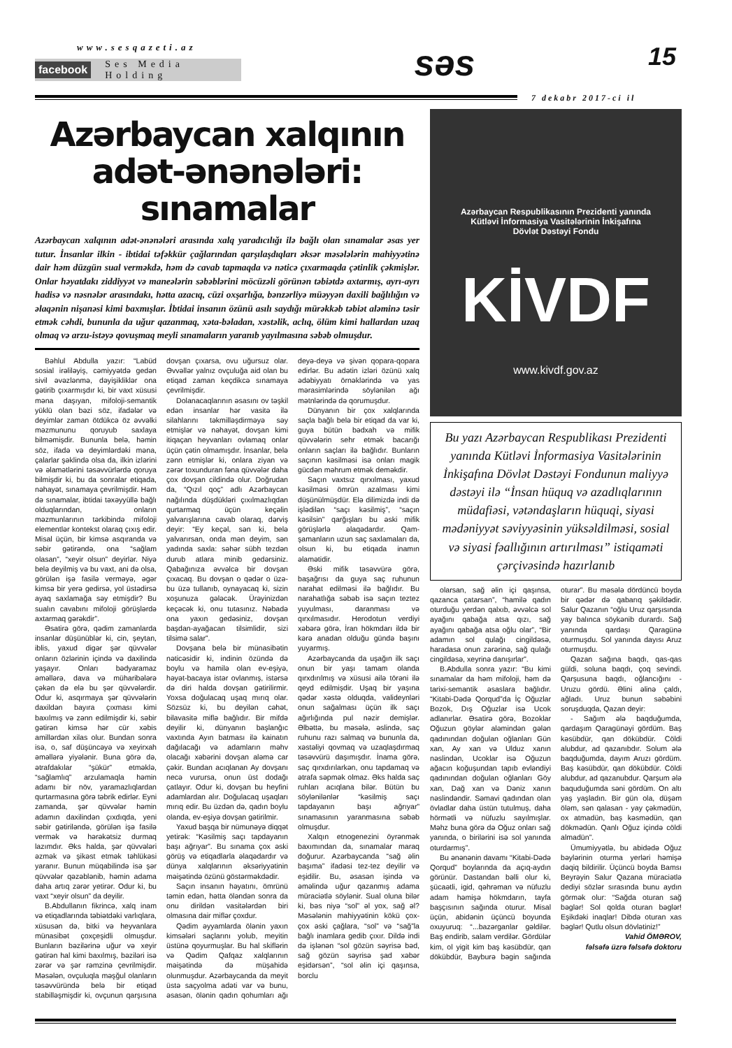www.sesqazeti.az
facebook Ses Media Holding
səs
15
7 dekabr 2017-ci il
Azərbaycan xalqının adət-ənənələri: sınamalar
Azərbaycan xalqının adət-ənənələri arasında xalq yaradıcılığı ilə bağlı olan sınamalar əsas yer tutur. İnsanlar ilkin - ibtidai təfəkkür çağlarından qarşılaşdıqları əksər məsələlərin mahiyyətinə dair həm düzgün sual verməkdə, həm də cavab tapmaqda və nəticə çıxarmaqda çətinlik çəkmişlər. Onlar həyatdakı ziddiyyət və maneələrin səbəblərini möcüzəli görünən təbiətdə axtarmış, ayrı-ayrı hadisə və nəsnələr arasındakı, hətta azacıq, cüzi oxşarlığa, bənzərliyə müəyyən daxili bağlılığın və əlaqənin nişanəsi kimi baxmışlar. İbtidai insanın özünü asılı saydığı mürəkkəb təbiət aləminə təsir etmək cəhdi, bununla da uğur qazanmaq, xəta-bəladan, xəstəlik, aclıq, ölüm kimi hallardan uzaq olmaq və arzu-istəyə qovuşmaq meyli sınamaların yaranıb yayılmasına səbəb olmuşdur.
Bəhlul Abdulla yazır: “Labüd sosial irəliləyiş, cəmiyyətdə gedən sivil əvəzlənmə, dəyişikliklər ona gətirib çıxarmışdır ki, bir vaxt xüsusi məna daşıyan, mifoloji-semantik yüklü olan bəzi söz, ifadələr və deyimlər zaman ötdükcə öz əvvəlki məzmununu qoruyub saxlaya bilməmişdir. Bununla belə, həmin söz, ifadə və deyimlərdəki məna, çalarlar şəklində olsa da, ilkin izlərini və əlamətlərini təsəvvürlərdə qoruya bilmişdir ki, bu da sonralar etiqada, nəhayət, sınamaya çevrilmişdir. Həm də sınamalar, ibtidai təxəyyüllə bağlı olduqlarından, onların məzmunlarının tərkibində mifoloji elementlər kontekst olaraq çıxış edir. Misal üçün, bir kimsə asqıranda və səbir gətirəndə, ona “sağlam olasan”, “xeyir olsun” deyirlər. Niyə belə deyilmiş və bu vaxt, ani də olsa, görülən işə fasilə verməyə, əgər kimsə bir yerə gedirsə, yol üstədirsə ayaq saxlamağa səy etmişdir? Bu sualın cavabını mifoloji görüşlərdə axtarmaq gərəkdir”.
Əsatirə görə, qədim zamanlarda insanlar düşünüblər ki, cin, şeytan, iblis, yaxud digər şər qüvvələr onların özlərinin içində və daxilində yaşayır. Onları bədyaramaz əməllərə, dava və müharibələrə çəkən də elə bu şər qüvvələrdir. Odur ki, asqırmaya şər qüvvələrin daxildən bayıra çıxması kimi baxılmış və zənn edilmişdir ki, səbir gətirən kimsə hər cür xəbis amillərdən xilas olur. Bundan sonra isə, o, saf düşüncəyə və xeyirxah əməllərə yiyələnir. Buna görə də, ətrafdakılar “şükür” etməklə, “sağlamlıq” arzulamaqla həmin adamı bir növ, yaramazlıqlardan qurtarmasına görə təbrik edirlər. Eyni zamanda, şər qüvvələr həmin adamın daxilindən çıxdıqda, yeni səbir gətiriləndə, görülən işə fasilə vermək və hərəkətsiz durmaq lazımdır. Əks halda, şər qüvvələri əzmək və şikəst etmək təhlükəsi yaranır. Bunun müqabilində isə şər qüvvələr qəzəblənib, həmin adama daha artıq zərər yetirər. Odur ki, bu vaxt “xeyir olsun” da deyilir.
B.Abdullanın fikrincə, xalq inam və etiqadlarında təbiətdəki varlıqlara, xüsusən də, bitki və heyvanlara münasibət çoxçeşidli olmuşdur. Bunların bəzilərinə uğur və xeyir gətirən hal kimi baxılmış, bəziləri isə zərər və şər rəmzinə çevrilmişdir. Məsələn, ovçuluqla məşğul olanların təsəvvüründə belə bir etiqad stabilləşmişdir ki, ovçunun qarşısına dovşan çıxarsa, ovu uğursuz olar. Əvvəllər yalnız ovçuluğa aid olan bu etiqad zaman keçdikcə sınamaya çevrilmişdir.
Dolanacaqlarının əsasını ov təşkil edən insanlar hər vasitə ilə silahlarını təkmilləşdirməyə səy etmişlər və nəhayət, dovşan kimi itiqaçan heyvanları ovlamaq onlar üçün çətin olmamışdır. İnsanlar, belə zənn etmişlər ki, onlara ziyan və zərər toxunduran fəna qüvvələr daha çox dovşan cildində olur. Doğrudan da, “Qızıl qoç” adlı Azərbaycan nağılında düşdükləri çıxılmazlıqdan qurtarmaq üçün keçəlin yalvarışlarına cavab olaraq, dərviş deyir: “Ey keçəl, sən ki, belə yalvarırsan, onda mən deyim, sən yadında saxla: səhər sübh tezdən durub atlara minib gedərsiniz. Qabağınıza əvvəlcə bir dovşan çıxacaq. Bu dovşan o qədər o üzə-bu üzə tullanıb, oynayacaq ki, sizin xoşunuza gələcək. Ürəyinizdən keçəcək ki, onu tutasınız. Nəbadə ona yaxın gedəsiniz, dovşan başdan-ayağacan tilsimlidir, sizi tilsimə salar”.
Dovşana belə bir münasibətin nəticəsidir ki, indinin özündə də boylu və hamilə olan ev-eşiyə, həyət-bacaya istər ovlanmış, istərsə də diri halda dovşan gətirilirmir. Yoxsa doğulacaq uşaq mırıq olar. Sözsüz ki, bu deyilən cəhət, bilavasitə miflə bağlıdır. Bir mifdə deyilir ki, dünyanın başlanğıc vaxtında Ayın batması ilə kainatın dağılacağı və adamların məhv olacağı xəbərini dovşan aləmə car çəkir. Bundan acıqlanan Ay dovşanı necə vurursa, onun üst dodağı çatlayır. Odur ki, dovşan bu heyfini adamlardan alır. Doğulacaq uşaqları mırıq edir. Bu üzdən də, qadın boylu olanda, ev-eşiyə dovşan gətirilmir.
Yaxud başqa bir nümunəyə diqqət yetirək: “Kəsilmiş saçı tapdayanın başı ağrıyar”. Bu sınama çox əski görüş və etiqadlarla əlaqədardır və dünya xalqlarının əksəriyyətinin məişətində özünü göstərməkdədir.
Saçın insanın həyatını, ömrünü təmin edən, hətta öləndən sonra da onu dirildən vasitələrdən biri olmasına dair miflər çoxdur.
Qədim əyyamlarda ölənin yaxın kimsələri saçlarını yolub, meyitin üstünə qoyurmuşlar. Bu hal skiflərin və Qədim Qafqaz xalqlarının məişətində də müşahidə olunmuşdur. Azərbaycanda da meyit üstə saçyolma adəti var və bunu, əsasən, ölənin qadın qohumları ağı deyə-deyə və şivən qopara-qopara edirlər. Bu adətin izləri özünü xalq ədəbiyyatı örnəklərində və yas mərasimlərində söylənilən ağı mətnlərində də qorumuşdur.
Dünyanın bir çox xalqlarında saçla bağlı belə bir etiqad da var ki, guya bütün bədxah və mifik qüvvələrin sehr etmək bacarığı onların saçları ilə bağlıdır. Bunların saçının kəsilməsi isə onları magik gücdən məhrum etmək deməkdir.
Saçın vaxtsız qırxılması, yaxud kəsilməsi ömrün azalması kimi düşünülmüşdür. Elə dilimizdə indi də işlədilən “saçı kəsilmiş”, “saçın kəsilsin” qarğışları bu əski mifik görüşlərlə əlaqədardır. Qam-şamanların uzun saç saxlamaları da, olsun ki, bu etiqada inamın əlamətidir.
Əski mifik təsəvvürə görə, başağrısı da guya saç ruhunun narahat edilməsi ilə bağlıdır. Bu narahatlığa səbəb isə saçın teztez yuyulması, daranması və qırxılmasıdır. Herodotun verdiyi xəbərə görə, İran hökmdarı ildə bir kərə anadan olduğu gündə başını yuyarmış.
Azərbaycanda da uşağın ilk saçı onun bir yaşı tamam olanda qırxdırılmış və xüsusi ailə törəni ilə qeyd edilmişdir. Uşaq bir yaşına qədər xəstə olduqda, valideynləri onun sağalması üçün ilk saçı ağırlığında pul nəzir demişlər. Əlbəttə, bu məsələ, əslində, saç ruhunu razı salmaq və bununla da, xəstəliyi qovmaq və uzaqlaşdırmaq təsəvvürü daşımışdır. İnama görə, saç qırxdırılarkən, onu tapdamaq və ətrafa səpmək olmaz. Əks halda saç ruhları acıqlana bilər. Bütün bu söylənilənlər “kəsilmiş saçı tapdayanın başı ağrıyar” sınamasının yaranmasına səbəb olmuşdur.
Xalqın etnogenezini öyrənmək baxımından da, sınamalar maraq doğurur. Azərbaycanda “sağ əlin başıma” ifadəsi tez-tez deyilir və eşidilir. Bu, əsasən işində və əməlində uğur qazanmış adama müraciətlə söylənir. Sual oluna bilər ki, bəs niyə “sol” əl yox, sağ əl? Məsələnin mahiyyətinin kökü çox-çox əski çağlara, “sol” və “sağ”la bağlı inamlara gedib çıxır. Dildə indi də işlənən “sol gözün səyrisə bəd, sağ gözün səyrisə şad xəbər eşidərsən”, “sol əlin içi qaşınsa, borclu
Azərbaycan Respublikasının Prezidenti yanında
Kütləvi İnformasiya Vasitələrinin İnkişafına
Dövlət Dəstəyi Fondu
KİVDF
www.kivdf.gov.az
Bu yazı Azərbaycan Respublikası Prezidenti yanında Kütləvi İnformasiya Vasitələrinin İnkişafına Dövlət Dəstəyi Fondunun maliyyə dəstəyi ilə “İnsan hüquq və azadlıqlarının müdafiəsi, vətəndaşların hüquqi, siyasi mədəniyyət səviyyəsinin yüksəldilməsi, sosial və siyasi fəallığının artırılması” istiqaməti çərçivəsində hazırlanıb
olarsan, sağ əlin içi qaşınsa, qazanca çatarsan”, “hamilə qadın oturduğu yerdən qalxıb, əvvəlcə sol ayağını qabağa atsa qızı, sağ ayağını qabağa atsa oğlu olar”, “Bir adamın sol qulağı cingildəsə, haradasa onun zərərinə, sağ qulağı cingildəsə, xeyrinə danışırlar”.
B.Abdulla sonra yazır: “Bu kimi sınamalar da həm mifoloji, həm də tarixi-semantik əsaslara bağlıdır. “Kitabi-Dədə Qorqud”da İç Oğuzlar Bozok, Dış Oğuzlar isə Ucok adlanırlar. Əsatirə görə, Bozoklar Oğuzun göylər aləmindən gələn qadınından doğulan oğlanları Gün xan, Ay xan və Ulduz xanın nəslindən, Ucoklar isə Oğuzun ağacın koğuşundan tapıb evləndiyi qadınından doğulan oğlanları Göy xan, Dağ xan və Dəniz xanın nəslindəndir. Səmavi qadından olan övladlar daha üstün tutulmuş, daha hörmətli və nüfuzlu sayılmışlar. Məhz buna görə də Oğuz onları sağ yanında, o birilərini isə sol yanında oturdarmış”.
Bu ənənənin davamı “Kitabi-Dədə Qorqud” boylarında da açıq-aydın görünür. Dastandan bəlli olur ki, şücaətli, igid, qəhrəman və nüfuzlu adam həmişə hökmdarın, tayfa başçısının sağında oturur. Misal üçün, abidənin üçüncü boyunda oxuyuruq: “...bazərganlar gəldilər. Baş endirib, salam verdilər. Gördülər kim, ol yigit kim baş kəsübdür, qan dökübdür, Bayburə bəgin sağında oturar”. Bu məsələ dördüncü boyda bir qədər də qabarıq şəkildədir. Salur Qazanın “oğlu Uruz qarşısında yay balınca söykənib durardı. Sağ yanında qardaşı Qaragünə oturmuşdu. Sol yanında dayısı Aruz oturmuşdu.
Qazan sağına baqdı, qas-qas güldi, soluna baqdı, çoq sevindi. Qarşusuna baqdı, oğlancığını - Uruzu gördü. Əlini əlinə çaldı, ağladı. Uruz bunun səbəbini soruşduqda, Qazan deyir:
- Sağım ələ baqduğumda, qardaşım Qaragünəyi gördüm. Baş kəsübdür, qan dökübdür. Cöldi alubdur, ad qazanıbdır. Solum ələ baqduğumda, dayım Aruzı gördüm. Baş kəsübdür, qan dökübdür. Cöldi alubdur, ad qazanubdur. Qarşum ələ baquduğumda səni gördüm. On altı yaş yaşladın. Bir gün ola, düşəm öləm, sən qalasan - yay çəkmədün, ox atmadün, baş kəsmədün, qan dökmədün. Qanlı Oğuz içində cöldi almadün”.
Ümumiyyətlə, bu abidədə Oğuz bəylərinin oturma yerləri həmişə dəqiq bildirilir. Üçüncü boyda Bamsı Beyrəyin Salur Qazana müraciətlə dediyi sözlər sırasında bunu aydın görmək olur: “Sağda oturan sağ bəglər! Sol qolda oturan bəglər! Eşikdəki inaqlar! Dibdə oturan xas bəglər! Qutlu olsun dövlətiniz!”
Vahid ÖMƏROV,
fəlsəfə üzrə fəlsəfə doktoru